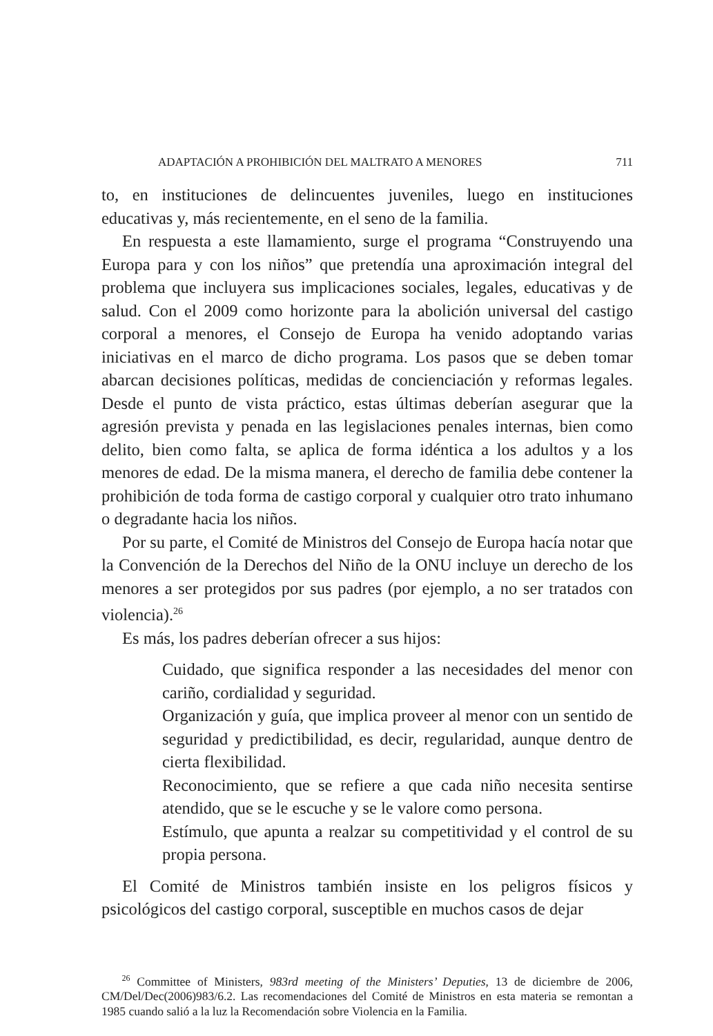ADAPTACIÓN A PROHIBICIÓN DEL MALTRATO A MENORES 711
to, en instituciones de delincuentes juveniles, luego en instituciones educativas y, más recientemente, en el seno de la familia.
En respuesta a este llamamiento, surge el programa “Construyendo una Europa para y con los niños” que pretendía una aproximación integral del problema que incluyera sus implicaciones sociales, legales, educativas y de salud. Con el 2009 como horizonte para la abolición universal del castigo corporal a menores, el Consejo de Europa ha venido adoptando varias iniciativas en el marco de dicho programa. Los pasos que se deben tomar abarcan decisiones políticas, medidas de concienciación y reformas legales. Desde el punto de vista práctico, estas últimas deberían asegurar que la agresión prevista y penada en las legislaciones penales internas, bien como delito, bien como falta, se aplica de forma idéntica a los adultos y a los menores de edad. De la misma manera, el derecho de familia debe contener la prohibición de toda forma de castigo corporal y cualquier otro trato inhumano o degradante hacia los niños.
Por su parte, el Comité de Ministros del Consejo de Europa hacía notar que la Convención de la Derechos del Niño de la ONU incluye un derecho de los menores a ser protegidos por sus padres (por ejemplo, a no ser tratados con violencia).<sup>26</sup>
Es más, los padres deberían ofrecer a sus hijos:
Cuidado, que significa responder a las necesidades del menor con cariño, cordialidad y seguridad.
Organización y guía, que implica proveer al menor con un sentido de seguridad y predictibilidad, es decir, regularidad, aunque dentro de cierta flexibilidad.
Reconocimiento, que se refiere a que cada niño necesita sentirse atendido, que se le escuche y se le valore como persona.
Estímulo, que apunta a realzar su competitividad y el control de su propia persona.
El Comité de Ministros también insiste en los peligros físicos y psicológicos del castigo corporal, susceptible en muchos casos de dejar
<sup>26</sup> Committee of Ministers, 983rd meeting of the Ministers’ Deputies, 13 de diciembre de 2006, CM/Del/Dec(2006)983/6.2. Las recomendaciones del Comité de Ministros en esta materia se remontan a 1985 cuando salió a la luz la Recomendación sobre Violencia en la Familia.